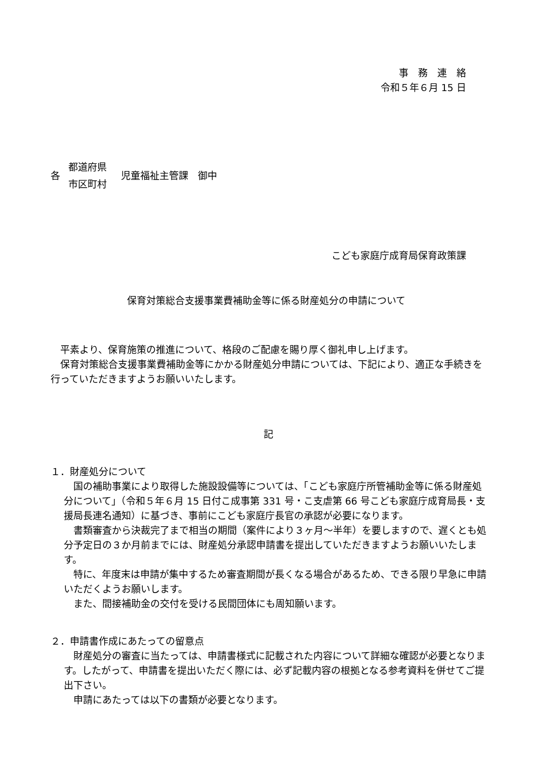事　務　連　絡
令和５年６月 15 日
各
都道府県
市区町村
児童福祉主管課　御中
こども家庭庁成育局保育政策課
保育対策総合支援事業費補助金等に係る財産処分の申請について
平素より、保育施策の推進について、格段のご配慮を賜り厚く御礼申し上げます。
保育対策総合支援事業費補助金等にかかる財産処分申請については、下記により、適正な手続きを行っていただきますようお願いいたします。
記
１．財産処分について
国の補助事業により取得した施設設備等については、「こども家庭庁所管補助金等に係る財産処分について」（令和５年６月 15 日付こ成事第 331 号・こ支虐第 66 号こども家庭庁成育局長・支援局長連名通知）に基づき、事前にこども家庭庁長官の承認が必要になります。
書類審査から決裁完了まで相当の期間（案件により３ヶ月～半年）を要しますので、遅くとも処分予定日の３か月前までには、財産処分承認申請書を提出していただきますようお願いいたします。
特に、年度末は申請が集中するため審査期間が長くなる場合があるため、できる限り早急に申請いただくようお願いします。
また、間接補助金の交付を受ける民間団体にも周知願います。
２．申請書作成にあたっての留意点
財産処分の審査に当たっては、申請書様式に記載された内容について詳細な確認が必要となります。したがって、申請書を提出いただく際には、必ず記載内容の根拠となる参考資料を併せてご提出下さい。
申請にあたっては以下の書類が必要となります。